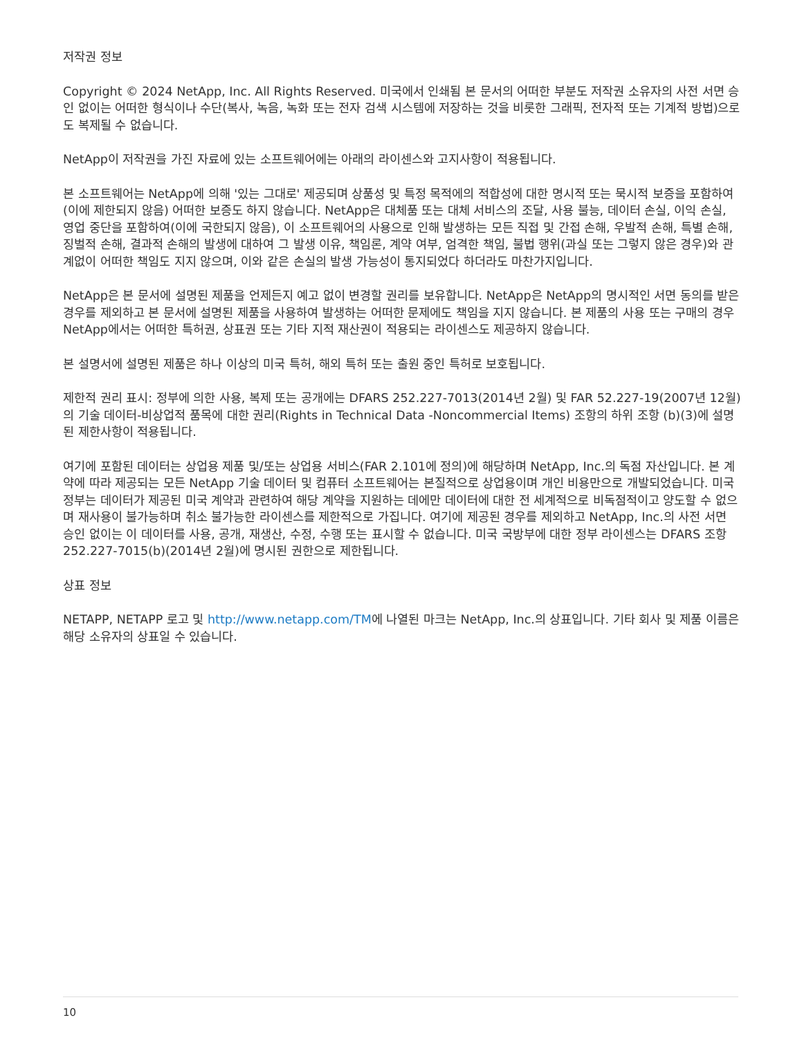저작권 정보
Copyright © 2024 NetApp, Inc. All Rights Reserved. 미국에서 인쇄됨 본 문서의 어떠한 부분도 저작권 소유자의 사전 서면 승인 없이는 어떠한 형식이나 수단(복사, 녹음, 녹화 또는 전자 검색 시스템에 저장하는 것을 비롯한 그래픽, 전자적 또는 기계적 방법)으로도 복제될 수 없습니다.
NetApp이 저작권을 가진 자료에 있는 소프트웨어에는 아래의 라이센스와 고지사항이 적용됩니다.
본 소프트웨어는 NetApp에 의해 '있는 그대로' 제공되며 상품성 및 특정 목적에의 적합성에 대한 명시적 또는 묵시적 보증을 포함하여(이에 제한되지 않음) 어떠한 보증도 하지 않습니다. NetApp은 대체품 또는 대체 서비스의 조달, 사용 불능, 데이터 손실, 이익 손실, 영업 중단을 포함하여(이에 국한되지 않음), 이 소프트웨어의 사용으로 인해 발생하는 모든 직접 및 간접 손해, 우발적 손해, 특별 손해, 징벌적 손해, 결과적 손해의 발생에 대하여 그 발생 이유, 책임론, 계약 여부, 엄격한 책임, 불법 행위(과실 또는 그렇지 않은 경우)와 관계없이 어떠한 책임도 지지 않으며, 이와 같은 손실의 발생 가능성이 통지되었다 하더라도 마찬가지입니다.
NetApp은 본 문서에 설명된 제품을 언제든지 예고 없이 변경할 권리를 보유합니다. NetApp은 NetApp의 명시적인 서면 동의를 받은 경우를 제외하고 본 문서에 설명된 제품을 사용하여 발생하는 어떠한 문제에도 책임을 지지 않습니다. 본 제품의 사용 또는 구매의 경우 NetApp에서는 어떠한 특허권, 상표권 또는 기타 지적 재산권이 적용되는 라이센스도 제공하지 않습니다.
본 설명서에 설명된 제품은 하나 이상의 미국 특허, 해외 특허 또는 출원 중인 특허로 보호됩니다.
제한적 권리 표시: 정부에 의한 사용, 복제 또는 공개에는 DFARS 252.227-7013(2014년 2월) 및 FAR 52.227-19(2007년 12월)의 기술 데이터-비상업적 품목에 대한 권리(Rights in Technical Data -Noncommercial Items) 조항의 하위 조항 (b)(3)에 설명된 제한사항이 적용됩니다.
여기에 포함된 데이터는 상업용 제품 및/또는 상업용 서비스(FAR 2.101에 정의)에 해당하며 NetApp, Inc.의 독점 자산입니다. 본 계약에 따라 제공되는 모든 NetApp 기술 데이터 및 컴퓨터 소프트웨어는 본질적으로 상업용이며 개인 비용만으로 개발되었습니다. 미국 정부는 데이터가 제공된 미국 계약과 관련하여 해당 계약을 지원하는 데에만 데이터에 대한 전 세계적으로 비독점적이고 양도할 수 없으며 재사용이 불가능하며 취소 불가능한 라이센스를 제한적으로 가집니다. 여기에 제공된 경우를 제외하고 NetApp, Inc.의 사전 서면 승인 없이는 이 데이터를 사용, 공개, 재생산, 수정, 수행 또는 표시할 수 없습니다. 미국 국방부에 대한 정부 라이센스는 DFARS 조항 252.227-7015(b)(2014년 2월)에 명시된 권한으로 제한됩니다.
상표 정보
NETAPP, NETAPP 로고 및 http://www.netapp.com/TM에 나열된 마크는 NetApp, Inc.의 상표입니다. 기타 회사 및 제품 이름은 해당 소유자의 상표일 수 있습니다.
10